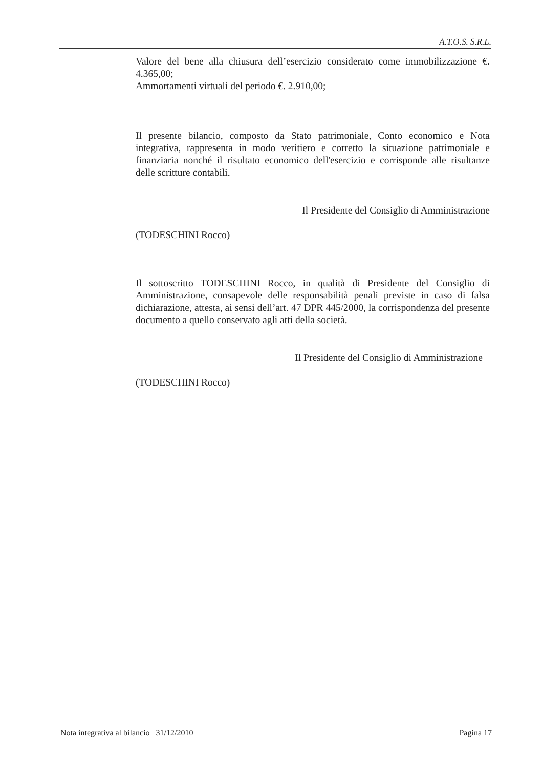A.T.O.S. S.R.L.
Valore del bene alla chiusura dell’esercizio considerato come immobilizzazione €. 4.365,00;
Ammortamenti virtuali del periodo €. 2.910,00;
Il presente bilancio, composto da Stato patrimoniale, Conto economico e Nota integrativa, rappresenta in modo veritiero e corretto la situazione patrimoniale e finanziaria nonché il risultato economico dell'esercizio e corrisponde alle risultanze delle scritture contabili.
Il Presidente del Consiglio di Amministrazione
(TODESCHINI Rocco)
Il sottoscritto TODESCHINI Rocco, in qualità di Presidente del Consiglio di Amministrazione, consapevole delle responsabilità penali previste in caso di falsa dichiarazione, attesta, ai sensi dell’art. 47 DPR 445/2000, la corrispondenza del presente documento a quello conservato agli atti della società.
Il Presidente del Consiglio di Amministrazione
(TODESCHINI Rocco)
Nota integrativa al bilancio 31/12/2010 Pagina 17